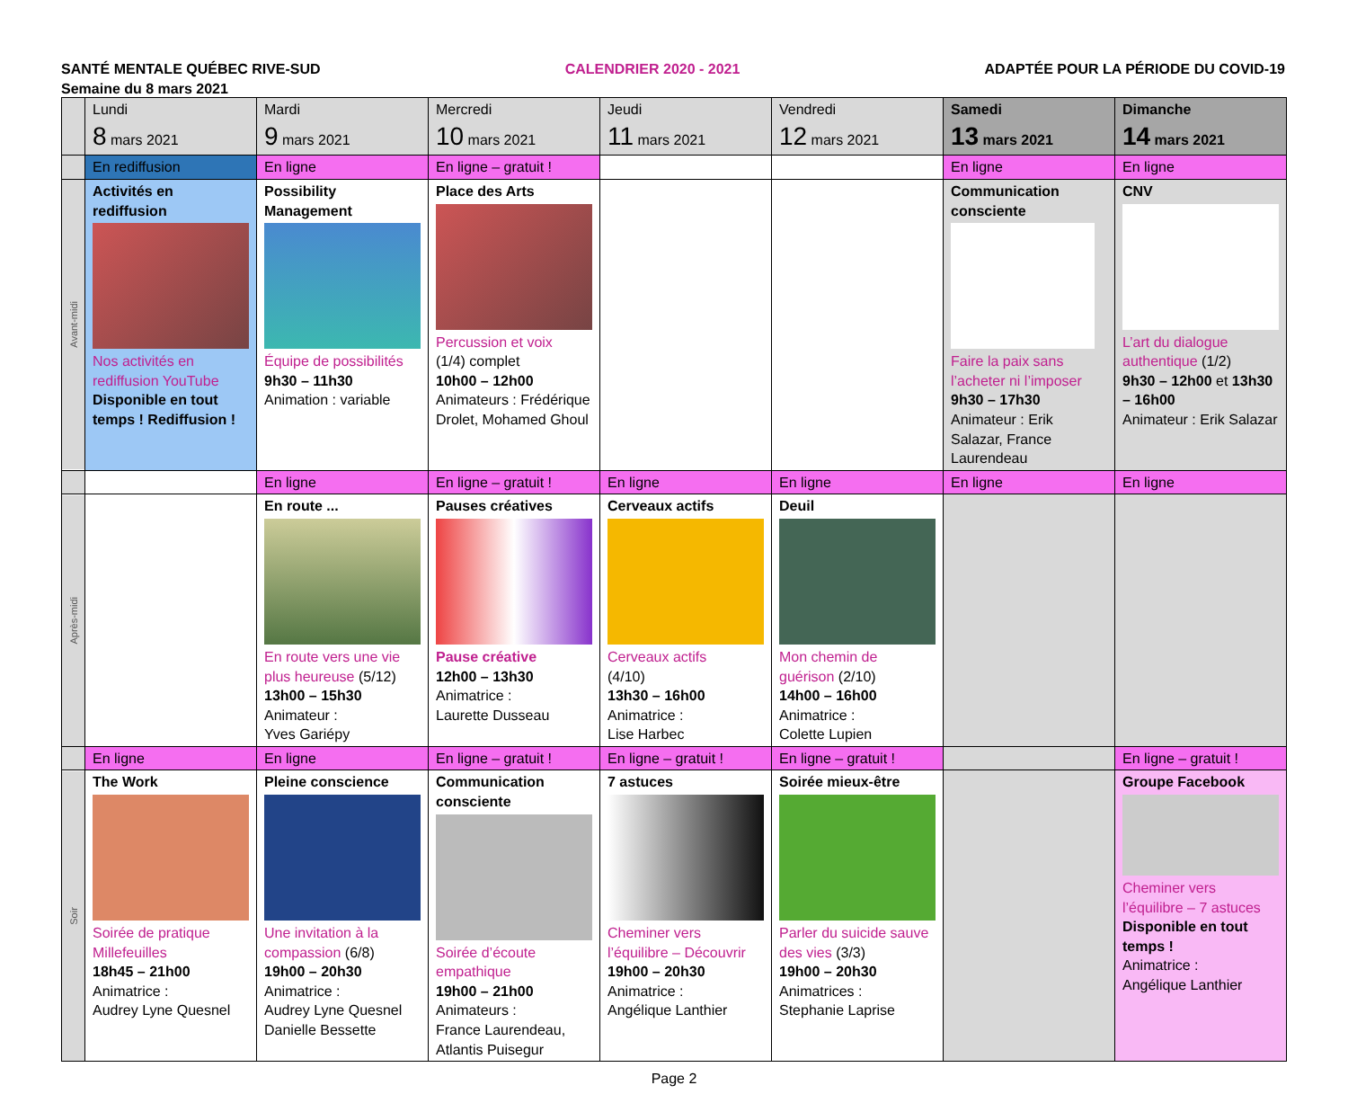SANTÉ MENTALE QUÉBEC RIVE-SUD CALENDRIER 2020 - 2021 ADAPTÉE POUR LA PÉRIODE DU COVID-19
Semaine du 8 mars 2021
| | Lundi 8 mars 2021 | Mardi 9 mars 2021 | Mercredi 10 mars 2021 | Jeudi 11 mars 2021 | Vendredi 12 mars 2021 | Samedi 13 mars 2021 | Dimanche 14 mars 2021 |
| --- | --- | --- | --- | --- | --- | --- | --- |
| | En rediffusion | En ligne | En ligne – gratuit ! | | | En ligne | En ligne |
| Avant-midi | Activités en rediffusion Nos activités en rediffusion YouTube Disponible en tout temps ! Rediffusion ! | Possibility Management Équipe de possibilités 9h30 – 11h30 Animation : variable | Place des Arts Percussion et voix (1/4) complet 10h00 – 12h00 Animateurs : Frédérique Drolet, Mohamed Ghoul | | | Communication consciente Faire la paix sans l’acheter ni l’imposer 9h30 – 17h30 Animateur : Erik Salazar, France Laurendeau | CNV L’art du dialogue authentique (1/2) 9h30 – 12h00 et 13h30 – 16h00 Animateur : Erik Salazar |
| | | En ligne | En ligne – gratuit ! | En ligne | En ligne | En ligne | En ligne |
| Après-midi | | En route ... En route vers une vie plus heureuse (5/12) 13h00 – 15h30 Animateur : Yves Gariépy | Pauses créatives Pause créative 12h00 – 13h30 Animatrice : Laurette Dusseau | Cerveaux actifs Cerveaux actifs (4/10) 13h30 – 16h00 Animatrice : Lise Harbec | Deuil Mon chemin de guérison (2/10) 14h00 – 16h00 Animatrice : Colette Lupien | | |
| | En ligne | En ligne | En ligne – gratuit ! | En ligne – gratuit ! | En ligne – gratuit ! | | En ligne – gratuit ! |
| Soir | The Work Soirée de pratique Millefeuilles 18h45 – 21h00 Animatrice : Audrey Lyne Quesnel | Pleine conscience Une invitation à la compassion (6/8) 19h00 – 20h30 Animatrice : Audrey Lyne Quesnel Danielle Bessette | Communication consciente Soirée d’écoute empathique 19h00 – 21h00 Animateurs : France Laurendeau, Atlantis Puisegur | 7 astuces Cheminer vers l’équilibre – Découvrir 19h00 – 20h30 Animatrice : Angélique Lanthier | Soirée mieux-être Parler du suicide sauve des vies (3/3) 19h00 – 20h30 Animatrices : Stephanie Laprise | | Groupe Facebook Cheminer vers l’équilibre – 7 astuces Disponible en tout temps ! Animatrice : Angélique Lanthier |
Page 2